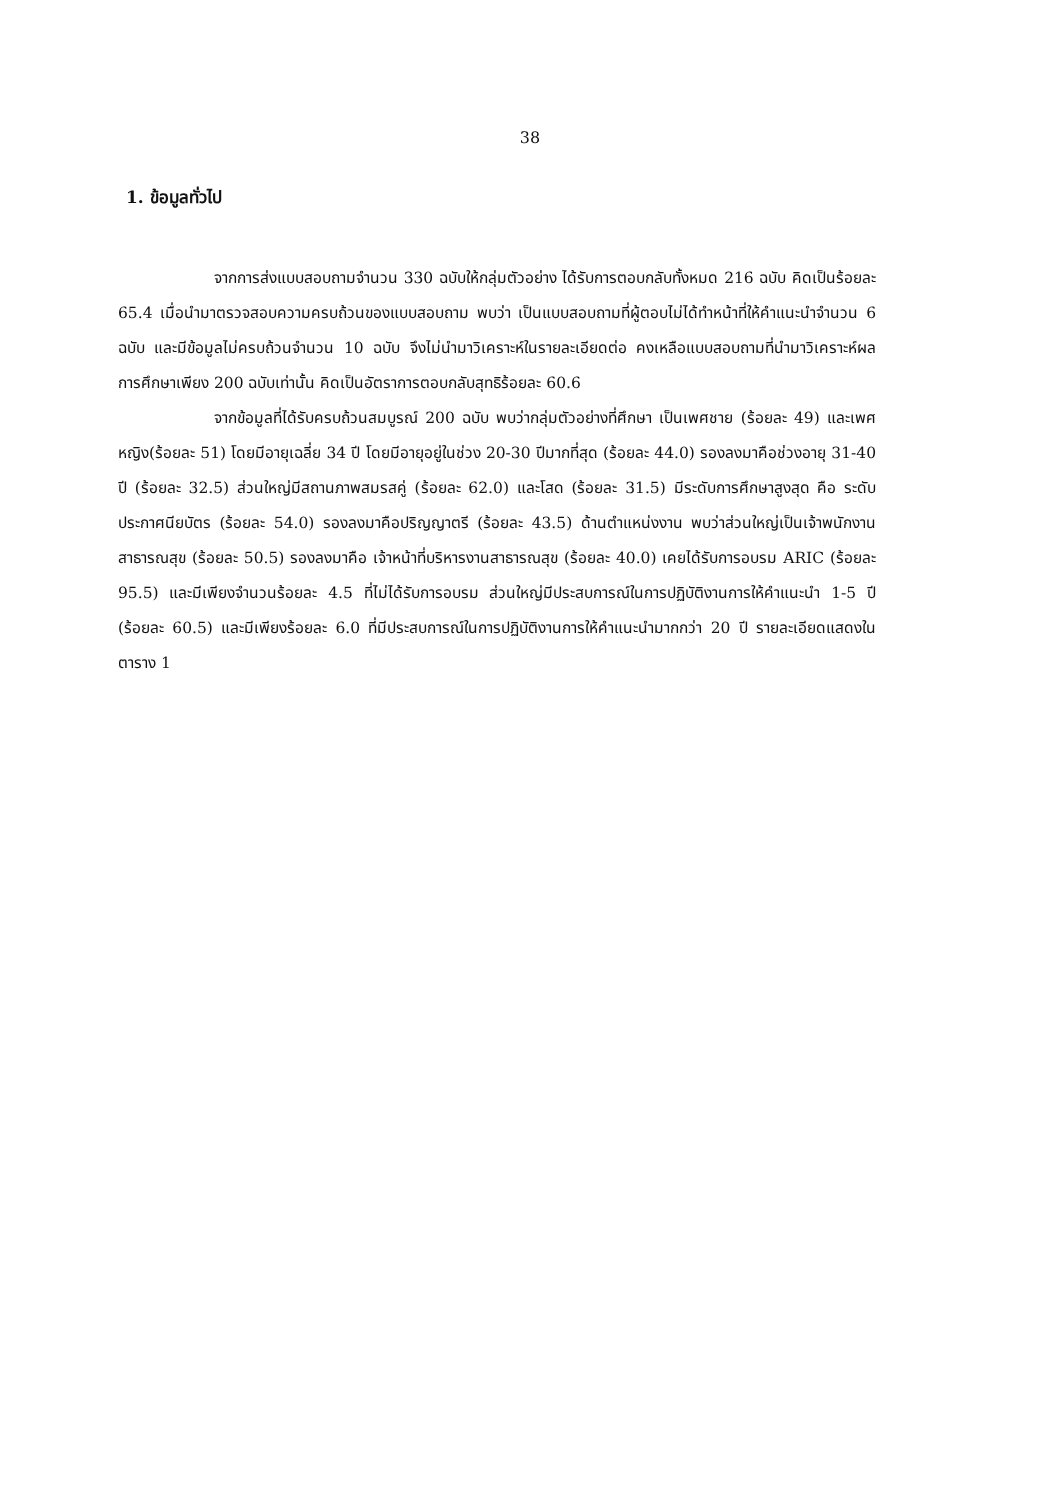38
1. ข้อมูลทั่วไป
จากการส่งแบบสอบถามจำนวน 330 ฉบับให้กลุ่มตัวอย่าง ได้รับการตอบกลับทั้งหมด 216 ฉบับ คิดเป็นร้อยละ 65.4 เมื่อนำมาตรวจสอบความครบถ้วนของแบบสอบถาม พบว่า เป็นแบบสอบถามที่ผู้ตอบไม่ได้ทำหน้าที่ให้คำแนะนำจำนวน 6 ฉบับ และมีข้อมูลไม่ครบถ้วนจำนวน 10 ฉบับ จึงไม่นำมาวิเคราะห์ในรายละเอียดต่อ คงเหลือแบบสอบถามที่นำมาวิเคราะห์ผลการศึกษาเพียง 200 ฉบับเท่านั้น คิดเป็นอัตราการตอบกลับสุทธิร้อยละ 60.6
จากข้อมูลที่ได้รับครบถ้วนสมบูรณ์ 200 ฉบับ พบว่ากลุ่มตัวอย่างที่ศึกษา เป็นเพศชาย (ร้อยละ 49) และเพศหญิง(ร้อยละ 51) โดยมีอายุเฉลี่ย 34 ปี โดยมีอายุอยู่ในช่วง 20-30 ปีมากที่สุด (ร้อยละ 44.0) รองลงมาคือช่วงอายุ 31-40 ปี (ร้อยละ 32.5) ส่วนใหญ่มีสถานภาพสมรสคู่ (ร้อยละ 62.0) และโสด (ร้อยละ 31.5) มีระดับการศึกษาสูงสุด คือ ระดับประกาศนียบัตร (ร้อยละ 54.0) รองลงมาคือปริญญาตรี (ร้อยละ 43.5) ด้านตำแหน่งงาน พบว่าส่วนใหญ่เป็นเจ้าพนักงานสาธารณสุข (ร้อยละ 50.5) รองลงมาคือ เจ้าหน้าที่บริหารงานสาธารณสุข (ร้อยละ 40.0) เคยได้รับการอบรม ARIC (ร้อยละ 95.5) และมีเพียงจำนวนร้อยละ 4.5 ที่ไม่ได้รับการอบรม ส่วนใหญ่มีประสบการณ์ในการปฏิบัติงานการให้คำแนะนำ 1-5 ปี (ร้อยละ 60.5) และมีเพียงร้อยละ 6.0 ที่มีประสบการณ์ในการปฏิบัติงานการให้คำแนะนำมากกว่า 20 ปี รายละเอียดแสดงในตาราง 1